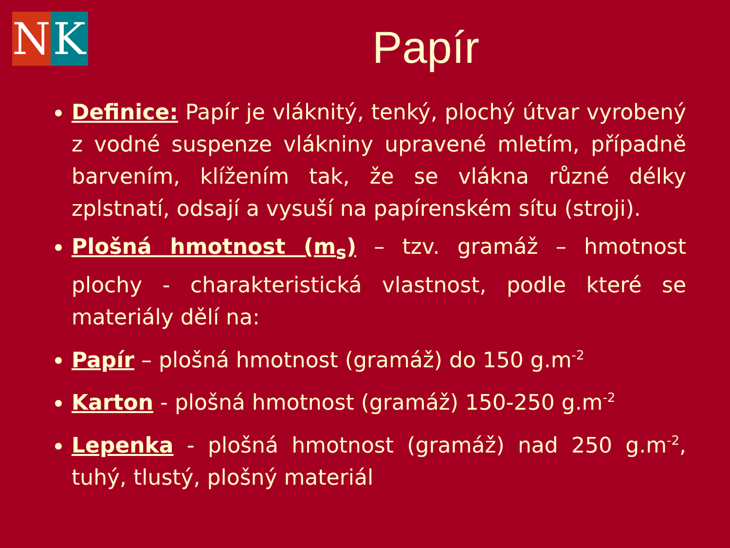N K
Papír
Definice: Papír je vláknitý, tenký, plochý útvar vyrobený z vodné suspenze vlákniny upravené mletím, případně barvením, klížením tak, že se vlákna různé délky zplstnatí, odsají a vysuší na papírenském sítu (stroji).
Plošná hmotnost (m<sub>s</sub>) – tzv. gramáž – hmotnost plochy - charakteristická vlastnost, podle které se materiály dělí na:
Papír – plošná hmotnost (gramáž) do 150 g.m<sup>-2</sup>
Karton - plošná hmotnost (gramáž) 150-250 g.m<sup>-2</sup>
Lepenka - plošná hmotnost (gramáž) nad 250 g.m<sup>-2</sup>, tuhý, tlustý, plošný materiál